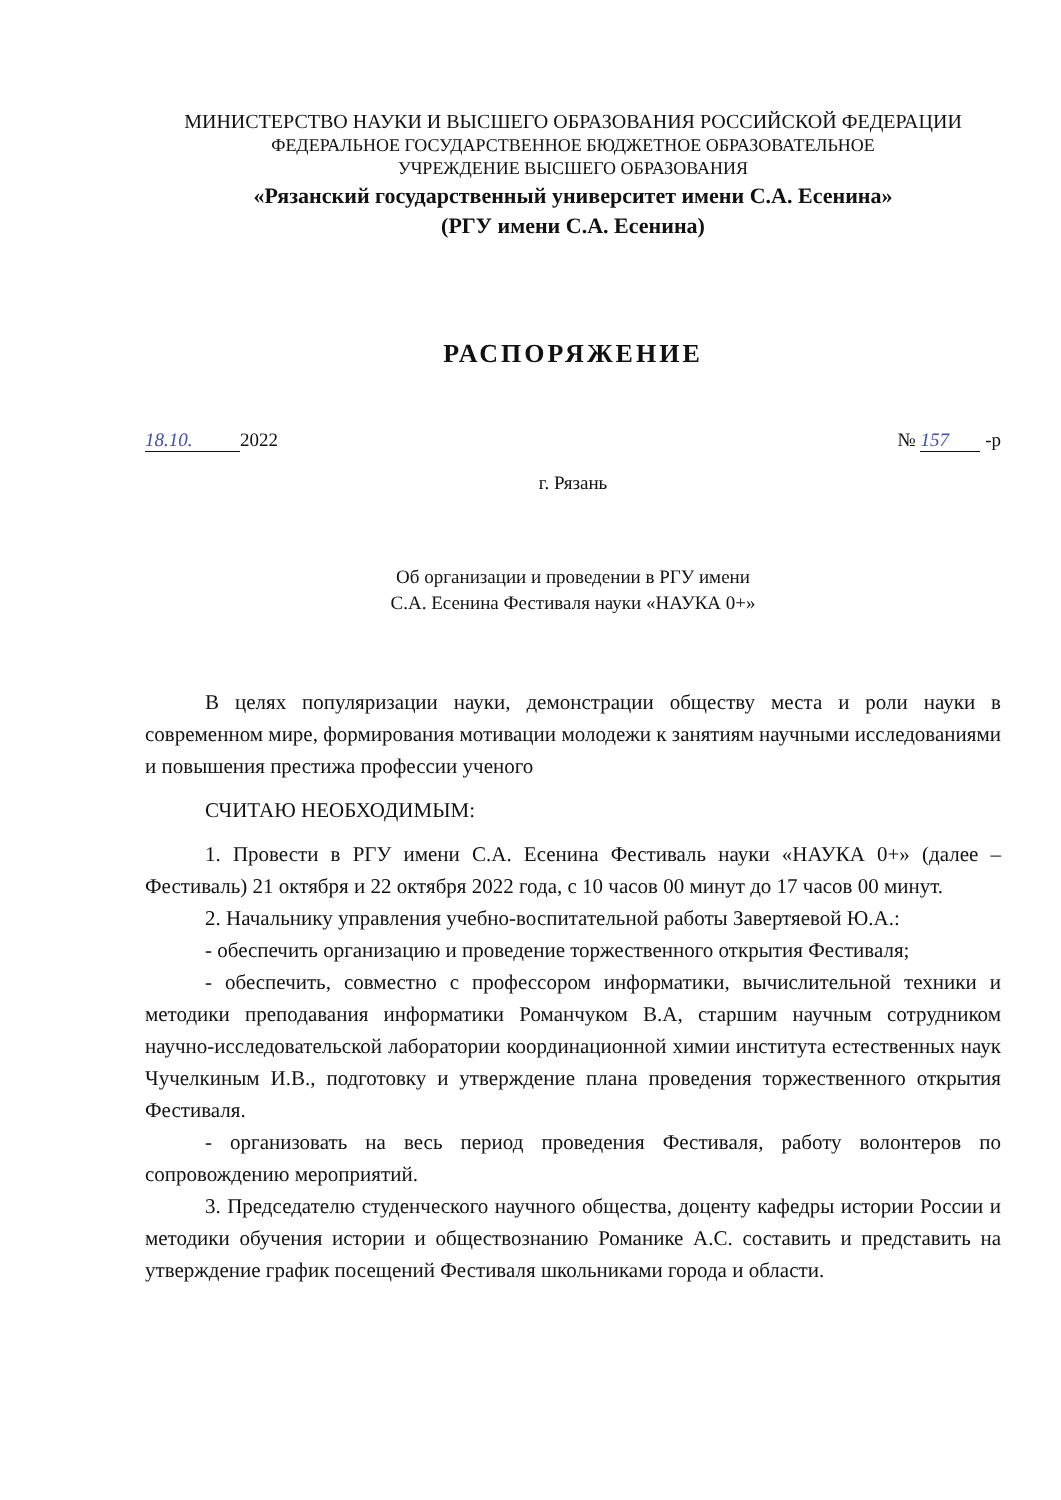МИНИСТЕРСТВО НАУКИ И ВЫСШЕГО ОБРАЗОВАНИЯ РОССИЙСКОЙ ФЕДЕРАЦИИ
ФЕДЕРАЛЬНОЕ ГОСУДАРСТВЕННОЕ БЮДЖЕТНОЕ ОБРАЗОВАТЕЛЬНОЕ
УЧРЕЖДЕНИЕ ВЫСШЕГО ОБРАЗОВАНИЯ
«Рязанский государственный университет имени С.А. Есенина»
(РГУ имени С.А. Есенина)
РАСПОРЯЖЕНИЕ
18.10. 2022 № 157 -р
г. Рязань
Об организации и проведении в РГУ имени
С.А. Есенина Фестиваля науки «НАУКА 0+»
В целях популяризации науки, демонстрации обществу места и роли науки в современном мире, формирования мотивации молодежи к занятиям научными исследованиями и повышения престижа профессии ученого
СЧИТАЮ НЕОБХОДИМЫМ:
1. Провести в РГУ имени С.А. Есенина Фестиваль науки «НАУКА 0+» (далее – Фестиваль) 21 октября и 22 октября 2022 года, с 10 часов 00 минут до 17 часов 00 минут.
2. Начальнику управления учебно-воспитательной работы Завертяевой Ю.А.:
- обеспечить организацию и проведение торжественного открытия Фестиваля;
- обеспечить, совместно с профессором информатики, вычислительной техники и методики преподавания информатики Романчуком В.А, старшим научным сотрудником научно-исследовательской лаборатории координационной химии института естественных наук Чучелкиным И.В., подготовку и утверждение плана проведения торжественного открытия Фестиваля.
- организовать на весь период проведения Фестиваля, работу волонтеров по сопровождению мероприятий.
3. Председателю студенческого научного общества, доценту кафедры истории России и методики обучения истории и обществознанию Романике А.С. составить и представить на утверждение график посещений Фестиваля школьниками города и области.